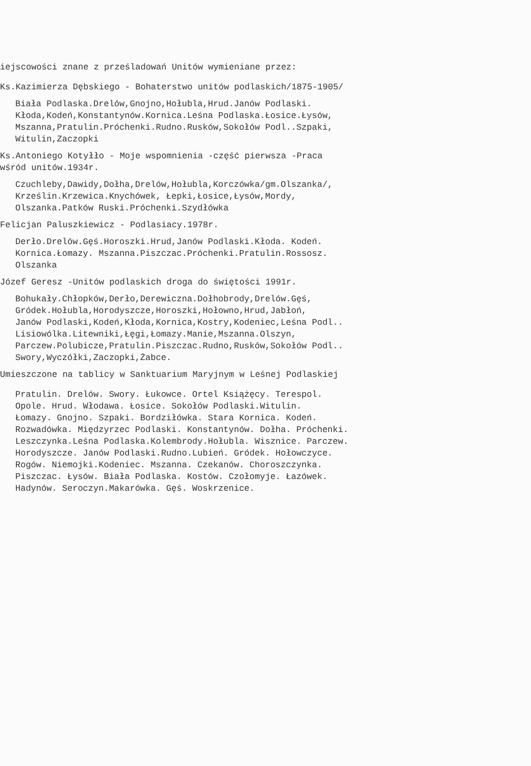iejscowości znane z prześladowań Unitów wymieniane przez:
Ks.Kazimierza Dębskiego - Bohaterstwo unitów podlaskich/1875-1905/
Biała Podlaska.Drelów,Gnojno,Hołubla,Hrud.Janów Podlaski.
Kłoda,Kodeń,Konstantynów.Kornica.Leśna Podlaska.Łosice.Łysów,
Mszanna,Pratulin.Próchenki.Rudno.Rusków,Sokołów Podl..Szpaki,
Witulin,Zaczopki
Ks.Antoniego Kotyłło - Moje wspomnienia -część pierwsza -Praca
wśród unitów.1934r.
Czuchleby,Dawidy,Dołha,Drelów,Hołubla,Korczówka/gm.Olszanka/,
Krześlin.Krzewica.Knychówek, Łepki,Łosice,Łysów,Mordy,
Olszanka.Patków Ruski.Próchenki.Szydłówka
Felicjan Paluszkiewicz - Podlasiacy.1978r.
Derło.Drelów.Gęś.Horoszki.Hrud,Janów Podlaski.Kłoda. Kodeń.
Kornica.Łomazy. Mszanna.Piszczac.Próchenki.Pratulin.Rossosz.
Olszanka
Józef Geresz -Unitów podlaskich droga do świętości 1991r.
Bohukały.Chłopków,Derło,Derewiczna.Dołhobrody,Drelów.Gęś,
Gródek.Hołubla,Horodyszcze,Horoszki,Hołowno,Hrud,Jabłoń,
Janów Podlaski,Kodeń,Kłoda,Kornica,Kostry,Kodeniec,Leśna Podl..
Lisiowólka.Litewniki,Łęgi,Łomazy.Manie,Mszanna.Olszyn,
Parczew.Polubicze,Pratulin.Piszczac.Rudno,Rusków,Sokołów Podl..
Swory,Wyczółki,Zaczopki,Żabce.
Umieszczone na tablicy w Sanktuarium Maryjnym w Leśnej Podlaskiej
Pratulin. Drelów. Swory. Łukowce. Ortel Książęcy. Terespol.
Opole. Hrud. Włodawa. Łosice. Sokołów Podlaski.Witulin.
Łomazy. Gnojno. Szpaki. Bordziłówka. Stara Kornica. Kodeń.
Rozwadówka. Międzyrzec Podlaski. Konstantynów. Dołha. Próchenki.
Leszczynka.Leśna Podlaska.Kolembrody.Hołubla. Wisznice. Parczew.
Horodyszcze. Janów Podlaski.Rudno.Lubień. Gródek. Hołowczyce.
Rogów. Niemojki.Kodeniec. Mszanna. Czekanów. Choroszczynka.
Piszczac. Łysów. Biała Podlaska. Kostów. Czołomyje. Łazówek.
Hadynów. Seroczyn.Makarówka. Gęś. Woskrzenice.